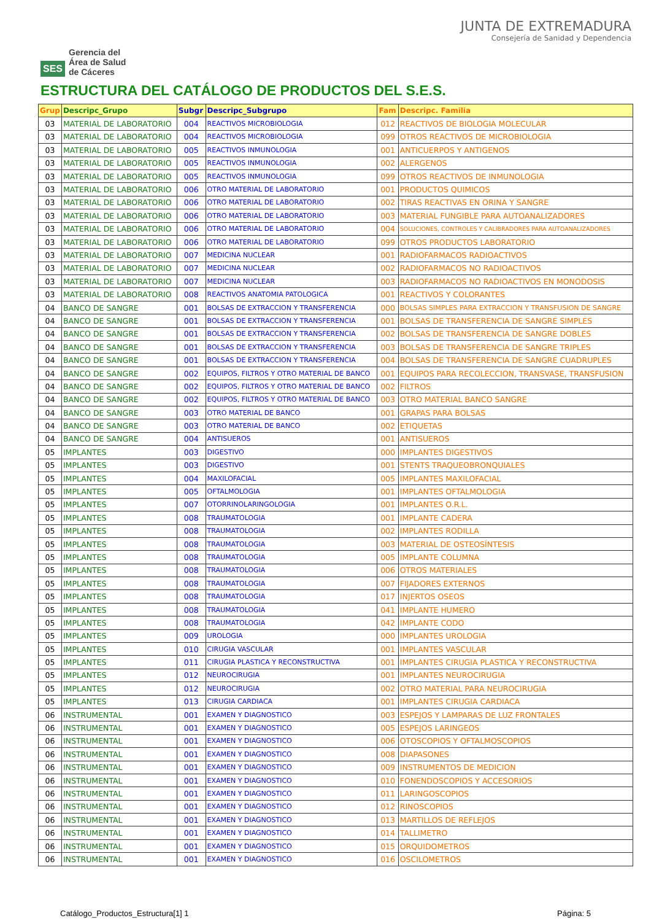SES Gerencia del
Área de Salud
de Cáceres
JUNTA DE EXTREMADURA
Consejería de Sanidad y Dependencia
ESTRUCTURA DEL CATÁLOGO DE PRODUCTOS DEL S.E.S.
| Grup | Descripc_Grupo | Subgr | Descripc_Subgrupo | Fam | Descripc. Familia |
| --- | --- | --- | --- | --- | --- |
| 03 | MATERIAL DE LABORATORIO | 004 | REACTIVOS MICROBIOLOGIA | 012 | REACTIVOS DE BIOLOGIA MOLECULAR |
| 03 | MATERIAL DE LABORATORIO | 004 | REACTIVOS MICROBIOLOGIA | 099 | OTROS REACTIVOS DE MICROBIOLOGIA |
| 03 | MATERIAL DE LABORATORIO | 005 | REACTIVOS INMUNOLOGIA | 001 | ANTICUERPOS Y ANTIGENOS |
| 03 | MATERIAL DE LABORATORIO | 005 | REACTIVOS INMUNOLOGIA | 002 | ALERGENOS |
| 03 | MATERIAL DE LABORATORIO | 005 | REACTIVOS INMUNOLOGIA | 099 | OTROS REACTIVOS DE INMUNOLOGIA |
| 03 | MATERIAL DE LABORATORIO | 006 | OTRO MATERIAL DE LABORATORIO | 001 | PRODUCTOS QUIMICOS |
| 03 | MATERIAL DE LABORATORIO | 006 | OTRO MATERIAL DE LABORATORIO | 002 | TIRAS REACTIVAS EN ORINA Y SANGRE |
| 03 | MATERIAL DE LABORATORIO | 006 | OTRO MATERIAL DE LABORATORIO | 003 | MATERIAL FUNGIBLE PARA AUTOANALIZADORES |
| 03 | MATERIAL DE LABORATORIO | 006 | OTRO MATERIAL DE LABORATORIO | 004 | SOLUCIONES, CONTROLES Y CALIBRADORES PARA AUTOANALIZADORES |
| 03 | MATERIAL DE LABORATORIO | 006 | OTRO MATERIAL DE LABORATORIO | 099 | OTROS PRODUCTOS LABORATORIO |
| 03 | MATERIAL DE LABORATORIO | 007 | MEDICINA NUCLEAR | 001 | RADIOFARMACOS RADIOACTIVOS |
| 03 | MATERIAL DE LABORATORIO | 007 | MEDICINA NUCLEAR | 002 | RADIOFARMACOS NO RADIOACTIVOS |
| 03 | MATERIAL DE LABORATORIO | 007 | MEDICINA NUCLEAR | 003 | RADIOFARMACOS NO RADIOACTIVOS EN MONODOSIS |
| 03 | MATERIAL DE LABORATORIO | 008 | REACTIVOS ANATOMIA PATOLOGICA | 001 | REACTIVOS Y COLORANTES |
| 04 | BANCO DE SANGRE | 001 | BOLSAS DE EXTRACCION Y TRANSFERENCIA | 000 | BOLSAS SIMPLES PARA EXTRACCION Y TRANSFUSION DE SANGRE |
| 04 | BANCO DE SANGRE | 001 | BOLSAS DE EXTRACCION Y TRANSFERENCIA | 001 | BOLSAS DE TRANSFERENCIA DE SANGRE SIMPLES |
| 04 | BANCO DE SANGRE | 001 | BOLSAS DE EXTRACCION Y TRANSFERENCIA | 002 | BOLSAS DE TRANSFERENCIA DE SANGRE DOBLES |
| 04 | BANCO DE SANGRE | 001 | BOLSAS DE EXTRACCION Y TRANSFERENCIA | 003 | BOLSAS DE TRANSFERENCIA DE SANGRE TRIPLES |
| 04 | BANCO DE SANGRE | 001 | BOLSAS DE EXTRACCION Y TRANSFERENCIA | 004 | BOLSAS DE TRANSFERENCIA DE SANGRE CUADRUPLES |
| 04 | BANCO DE SANGRE | 002 | EQUIPOS, FILTROS Y OTRO MATERIAL DE BANCO | 001 | EQUIPOS PARA RECOLECCION, TRANSVASE, TRANSFUSION |
| 04 | BANCO DE SANGRE | 002 | EQUIPOS, FILTROS Y OTRO MATERIAL DE BANCO | 002 | FILTROS |
| 04 | BANCO DE SANGRE | 002 | EQUIPOS, FILTROS Y OTRO MATERIAL DE BANCO | 003 | OTRO MATERIAL BANCO SANGRE |
| 04 | BANCO DE SANGRE | 003 | OTRO MATERIAL DE BANCO | 001 | GRAPAS PARA BOLSAS |
| 04 | BANCO DE SANGRE | 003 | OTRO MATERIAL DE BANCO | 002 | ETIQUETAS |
| 04 | BANCO DE SANGRE | 004 | ANTISUEROS | 001 | ANTISUEROS |
| 05 | IMPLANTES | 003 | DIGESTIVO | 000 | IMPLANTES DIGESTIVOS |
| 05 | IMPLANTES | 003 | DIGESTIVO | 001 | STENTS TRAQUEOBRONQUIALES |
| 05 | IMPLANTES | 004 | MAXILOFACIAL | 005 | IMPLANTES MAXILOFACIAL |
| 05 | IMPLANTES | 005 | OFTALMOLOGIA | 001 | IMPLANTES OFTALMOLOGIA |
| 05 | IMPLANTES | 007 | OTORRINOLARINGOLOGIA | 001 | IMPLANTES O.R.L. |
| 05 | IMPLANTES | 008 | TRAUMATOLOGIA | 001 | IMPLANTE CADERA |
| 05 | IMPLANTES | 008 | TRAUMATOLOGIA | 002 | IMPLANTES RODILLA |
| 05 | IMPLANTES | 008 | TRAUMATOLOGIA | 003 | MATERIAL DE OSTEOSÍNTESIS |
| 05 | IMPLANTES | 008 | TRAUMATOLOGIA | 005 | IMPLANTE COLUMNA |
| 05 | IMPLANTES | 008 | TRAUMATOLOGIA | 006 | OTROS MATERIALES |
| 05 | IMPLANTES | 008 | TRAUMATOLOGIA | 007 | FIJADORES EXTERNOS |
| 05 | IMPLANTES | 008 | TRAUMATOLOGIA | 017 | INJERTOS OSEOS |
| 05 | IMPLANTES | 008 | TRAUMATOLOGIA | 041 | IMPLANTE HUMERO |
| 05 | IMPLANTES | 008 | TRAUMATOLOGIA | 042 | IMPLANTE CODO |
| 05 | IMPLANTES | 009 | UROLOGIA | 000 | IMPLANTES UROLOGIA |
| 05 | IMPLANTES | 010 | CIRUGIA VASCULAR | 001 | IMPLANTES VASCULAR |
| 05 | IMPLANTES | 011 | CIRUGIA PLASTICA Y RECONSTRUCTIVA | 001 | IMPLANTES CIRUGIA PLASTICA Y RECONSTRUCTIVA |
| 05 | IMPLANTES | 012 | NEUROCIRUGIA | 001 | IMPLANTES NEUROCIRUGIA |
| 05 | IMPLANTES | 012 | NEUROCIRUGIA | 002 | OTRO MATERIAL PARA NEUROCIRUGIA |
| 05 | IMPLANTES | 013 | CIRUGIA CARDIACA | 001 | IMPLANTES CIRUGIA CARDIACA |
| 06 | INSTRUMENTAL | 001 | EXAMEN Y DIAGNOSTICO | 003 | ESPEJOS Y LAMPARAS DE LUZ FRONTALES |
| 06 | INSTRUMENTAL | 001 | EXAMEN Y DIAGNOSTICO | 005 | ESPEJOS LARINGEOS |
| 06 | INSTRUMENTAL | 001 | EXAMEN Y DIAGNOSTICO | 006 | OTOSCOPIOS Y OFTALMOSCOPIOS |
| 06 | INSTRUMENTAL | 001 | EXAMEN Y DIAGNOSTICO | 008 | DIAPASONES |
| 06 | INSTRUMENTAL | 001 | EXAMEN Y DIAGNOSTICO | 009 | INSTRUMENTOS DE MEDICION |
| 06 | INSTRUMENTAL | 001 | EXAMEN Y DIAGNOSTICO | 010 | FONENDOSCOPIOS Y ACCESORIOS |
| 06 | INSTRUMENTAL | 001 | EXAMEN Y DIAGNOSTICO | 011 | LARINGOSCOPIOS |
| 06 | INSTRUMENTAL | 001 | EXAMEN Y DIAGNOSTICO | 012 | RINOSCOPIOS |
| 06 | INSTRUMENTAL | 001 | EXAMEN Y DIAGNOSTICO | 013 | MARTILLOS DE REFLEJOS |
| 06 | INSTRUMENTAL | 001 | EXAMEN Y DIAGNOSTICO | 014 | TALLIMETRO |
| 06 | INSTRUMENTAL | 001 | EXAMEN Y DIAGNOSTICO | 015 | ORQUIDOMETROS |
| 06 | INSTRUMENTAL | 001 | EXAMEN Y DIAGNOSTICO | 016 | OSCILOMETROS |
Catálogo_Productos_Estructura[1] 1 Página: 5